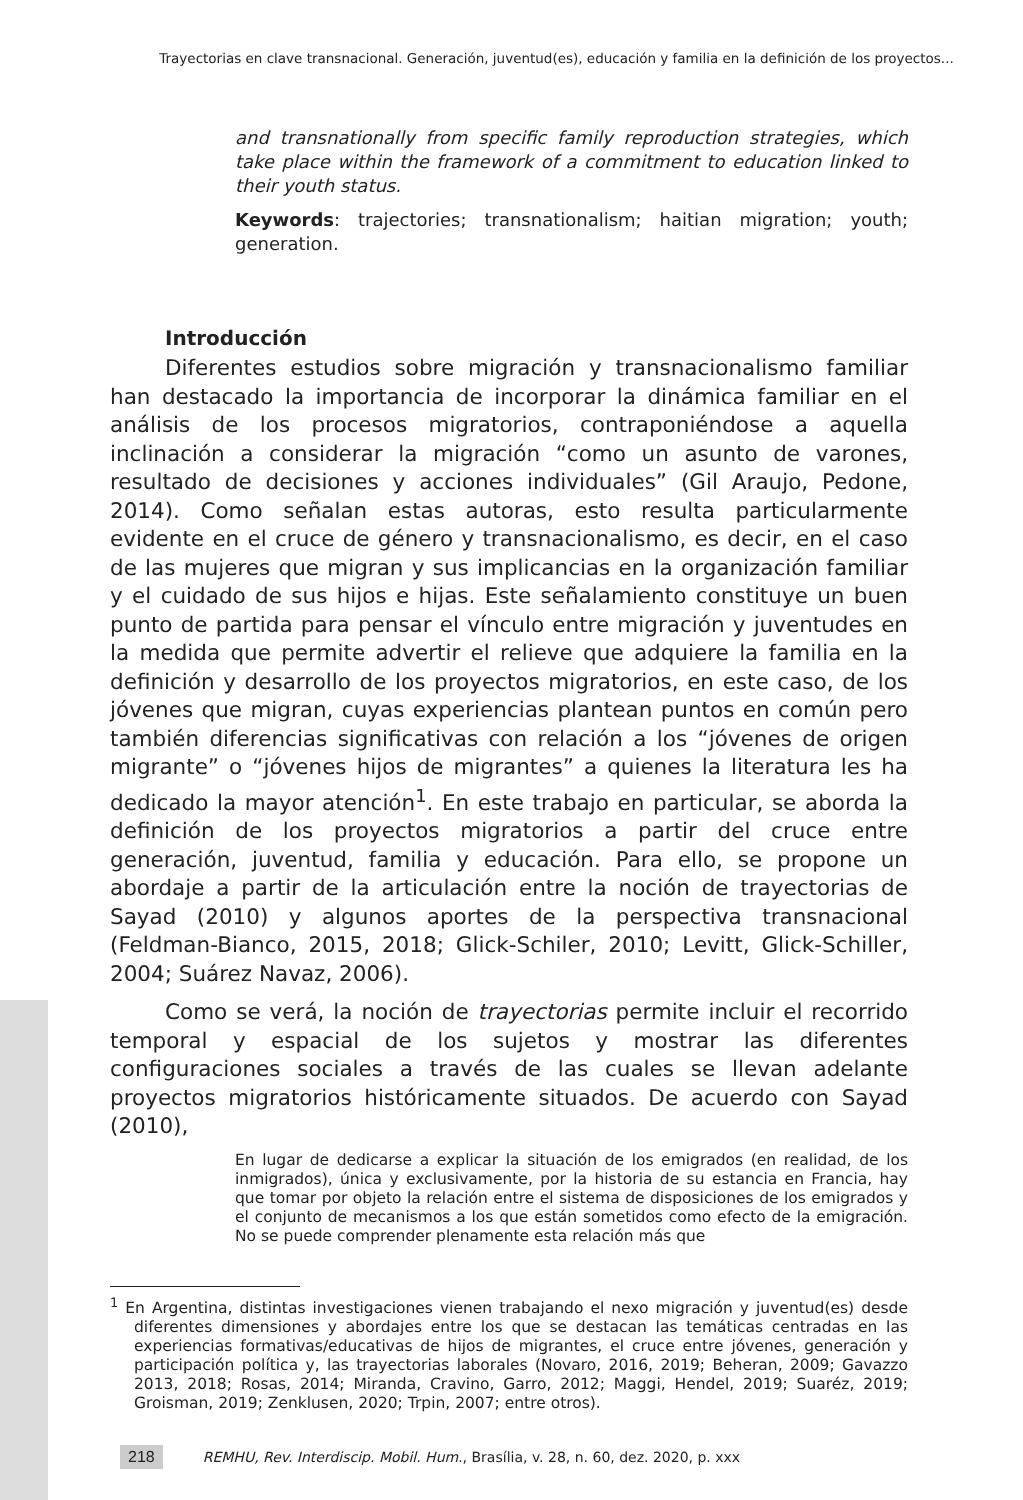Trayectorias en clave transnacional. Generación, juventud(es), educación y familia en la definición de los proyectos...
and transnationally from specific family reproduction strategies, which take place within the framework of a commitment to education linked to their youth status.
Keywords: trajectories; transnationalism; haitian migration; youth; generation.
Introducción
Diferentes estudios sobre migración y transnacionalismo familiar han destacado la importancia de incorporar la dinámica familiar en el análisis de los procesos migratorios, contraponiéndose a aquella inclinación a considerar la migración “como un asunto de varones, resultado de decisiones y acciones individuales” (Gil Araujo, Pedone, 2014). Como señalan estas autoras, esto resulta particularmente evidente en el cruce de género y transnacionalismo, es decir, en el caso de las mujeres que migran y sus implicancias en la organización familiar y el cuidado de sus hijos e hijas. Este señalamiento constituye un buen punto de partida para pensar el vínculo entre migración y juventudes en la medida que permite advertir el relieve que adquiere la familia en la definición y desarrollo de los proyectos migratorios, en este caso, de los jóvenes que migran, cuyas experiencias plantean puntos en común pero también diferencias significativas con relación a los “jóvenes de origen migrante” o “jóvenes hijos de migrantes” a quienes la literatura les ha dedicado la mayor atención<sup>1</sup>. En este trabajo en particular, se aborda la definición de los proyectos migratorios a partir del cruce entre generación, juventud, familia y educación. Para ello, se propone un abordaje a partir de la articulación entre la noción de trayectorias de Sayad (2010) y algunos aportes de la perspectiva transnacional (Feldman-Bianco, 2015, 2018; Glick-Schiler, 2010; Levitt, Glick-Schiller, 2004; Suárez Navaz, 2006).
Como se verá, la noción de trayectorias permite incluir el recorrido temporal y espacial de los sujetos y mostrar las diferentes configuraciones sociales a través de las cuales se llevan adelante proyectos migratorios históricamente situados. De acuerdo con Sayad (2010),
En lugar de dedicarse a explicar la situación de los emigrados (en realidad, de los inmigrados), única y exclusivamente, por la historia de su estancia en Francia, hay que tomar por objeto la relación entre el sistema de disposiciones de los emigrados y el conjunto de mecanismos a los que están sometidos como efecto de la emigración. No se puede comprender plenamente esta relación más que
<sup>1</sup> En Argentina, distintas investigaciones vienen trabajando el nexo migración y juventud(es) desde diferentes dimensiones y abordajes entre los que se destacan las temáticas centradas en las experiencias formativas/educativas de hijos de migrantes, el cruce entre jóvenes, generación y participación política y, las trayectorias laborales (Novaro, 2016, 2019; Beheran, 2009; Gavazzo 2013, 2018; Rosas, 2014; Miranda, Cravino, Garro, 2012; Maggi, Hendel, 2019; Suaréz, 2019; Groisman, 2019; Zenklusen, 2020; Trpin, 2007; entre otros).
218 REMHU, Rev. Interdiscip. Mobil. Hum., Brasília, v. 28, n. 60, dez. 2020, p. xxx